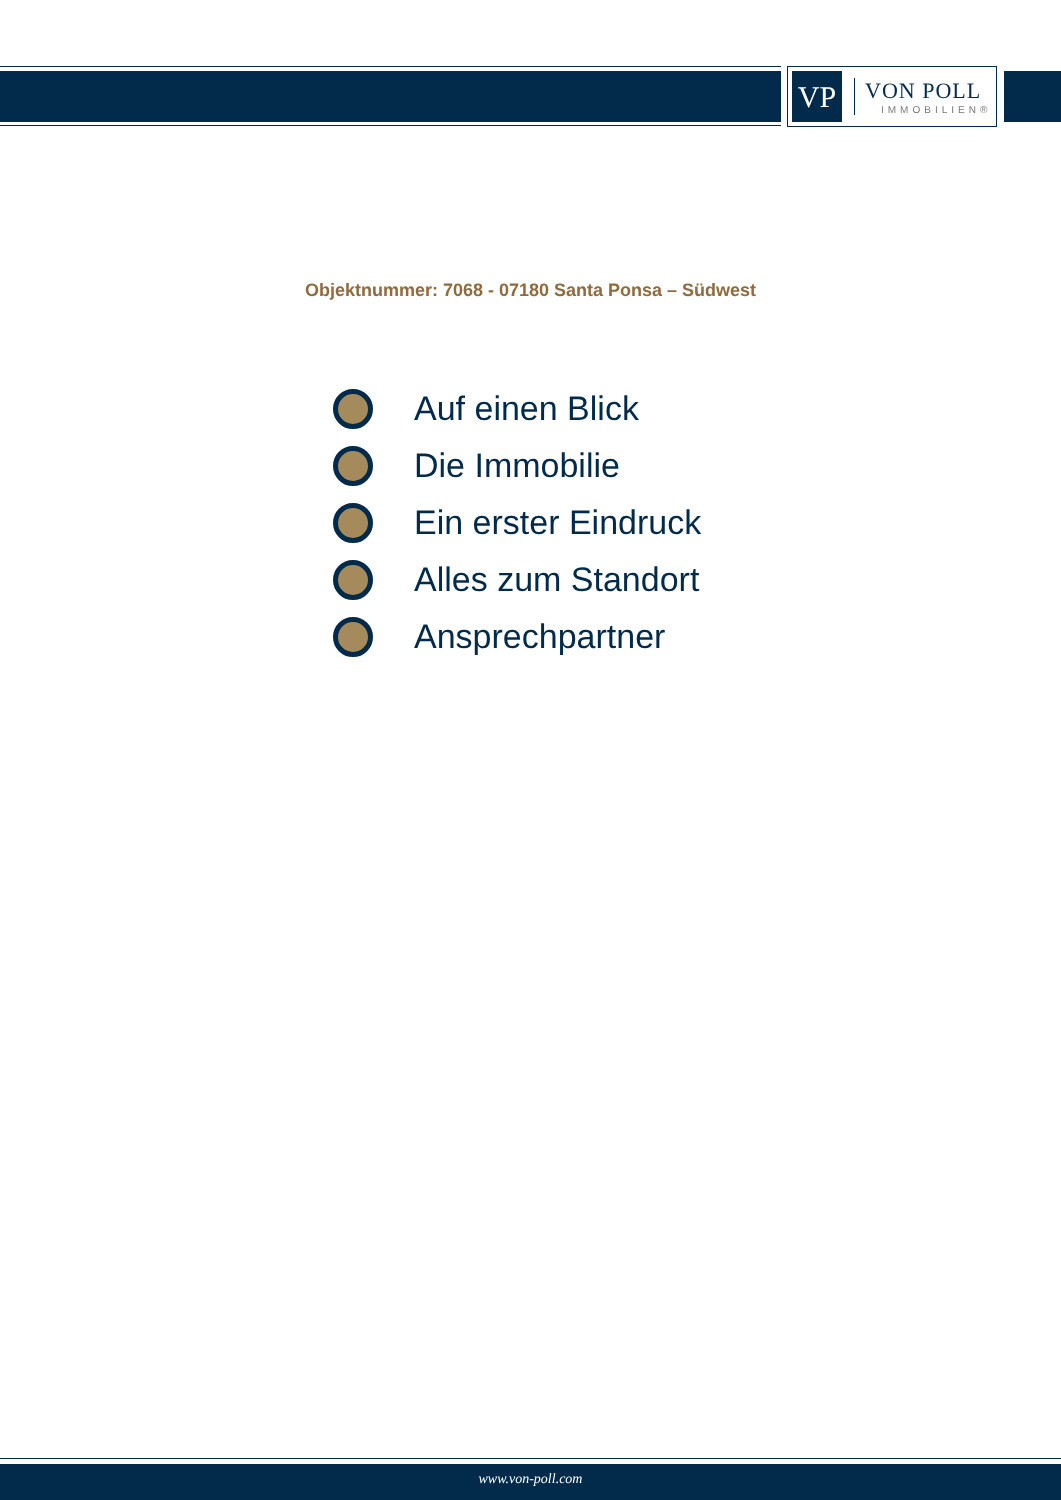VP
VON POLL
IMMOBILIEN®
Objektnummer: 7068 - 07180 Santa Ponsa – Südwest
Auf einen Blick
Die Immobilie
Ein erster Eindruck
Alles zum Standort
Ansprechpartner
www.von-poll.com